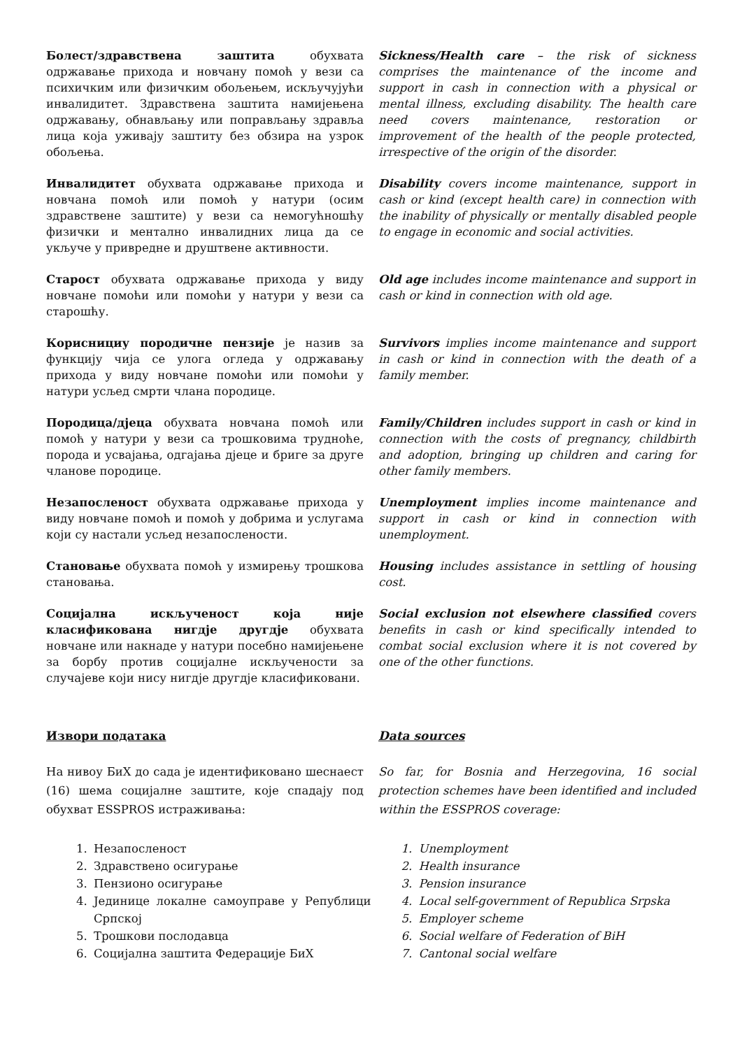Болест/здравствена заштита обухвата одржавање прихода и новчану помоћ у вези са психичким или физичким обољењем, искључујући инвалидитет. Здравствена заштита намијењена одржавању, обнављању или поправљању здравља лица која уживају заштиту без обзира на узрок обољења.
Sickness/Health care – the risk of sickness comprises the maintenance of the income and support in cash in connection with a physical or mental illness, excluding disability. The health care need covers maintenance, restoration or improvement of the health of the people protected, irrespective of the origin of the disorder.
Инвалидитет обухвата одржавање прихода и новчана помоћ или помоћ у натури (осим здравствене заштите) у вези са немогућношћу физички и ментално инвалидних лица да се укључе у привредне и друштвене активности.
Disability covers income maintenance, support in cash or kind (except health care) in connection with the inability of physically or mentally disabled people to engage in economic and social activities.
Старост обухвата одржавање прихода у виду новчане помоћи или помоћи у натури у вези са старошћу.
Old age includes income maintenance and support in cash or kind in connection with old age.
Кориснициу породичне пензије је назив за функцију чија се улога огледа у одржавању прихода у виду новчане помоћи или помоћи у натури усљед смрти члана породице.
Survivors implies income maintenance and support in cash or kind in connection with the death of a family member.
Породица/дјеца обухвата новчана помоћ или помоћ у натури у вези са трошковима трудноће, порода и усвајања, одгајања дјеце и бриге за друге чланове породице.
Family/Children includes support in cash or kind in connection with the costs of pregnancy, childbirth and adoption, bringing up children and caring for other family members.
Незапосленост обухвата одржавање прихода у виду новчане помоћ и помоћ у добрима и услугама који су настали усљед незапослености.
Unemployment implies income maintenance and support in cash or kind in connection with unemployment.
Становање обухвата помоћ у измирењу трошкова становања.
Housing includes assistance in settling of housing cost.
Социјална искљученост која није класификована нигдје другдје обухвата новчане или накнаде у натури посебно намијењене за борбу против социјалне искључености за случајеве који нису нигдје другдје класификовани.
Social exclusion not elsewhere classified covers benefits in cash or kind specifically intended to combat social exclusion where it is not covered by one of the other functions.
Извори података Data sources
На нивоу БиХ до сада је идентификовано шеснаест (16) шема социјалне заштите, које спадају под обухват ESSPROS истраживања:
So far, for Bosnia and Herzegovina, 16 social protection schemes have been identified and included within the ESSPROS coverage:
1. Незапосленост
2. Здравствено осигурање
3. Пензионо осигурање
4. Јединице локалне самоуправе у Републици Српској
5. Трошкови послодавца
6. Социјална заштита Федерације БиХ
1. Unemployment
2. Health insurance
3. Pension insurance
4. Local self-government of Republica Srpska
5. Employer scheme
6. Social welfare of Federation of BiH
7. Cantonal social welfare